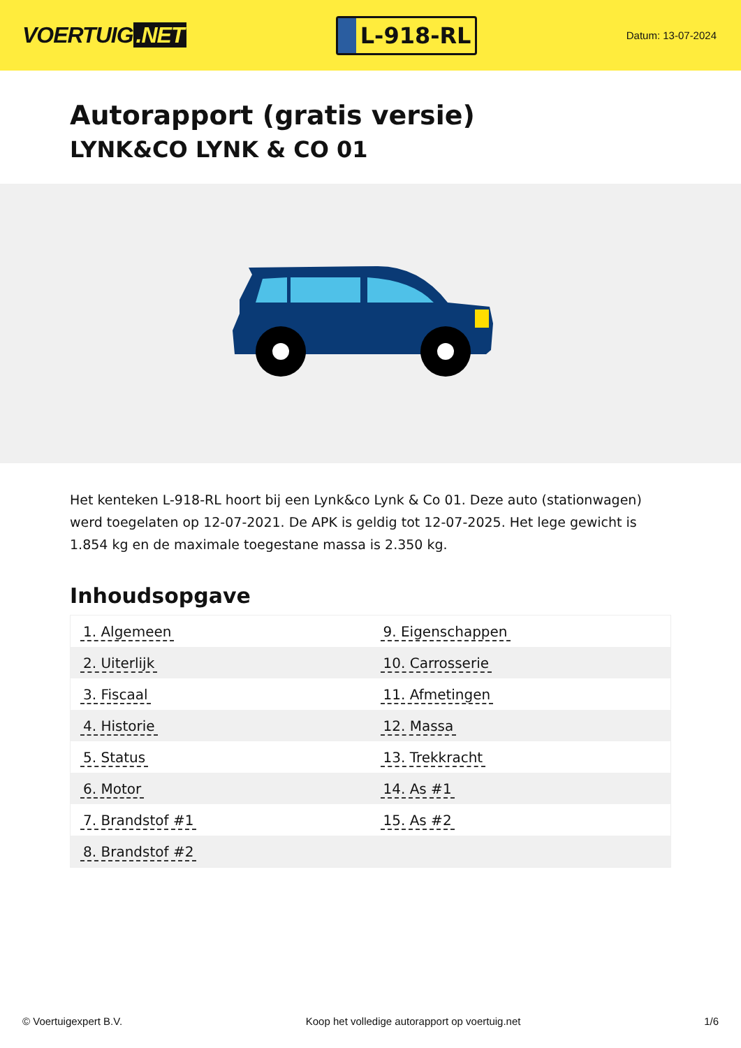VOERTUIG.NET
L-918-RL
Datum: 13-07-2024
Autorapport (gratis versie)
LYNK&CO LYNK & CO 01
Het kenteken L-918-RL hoort bij een Lynk&co Lynk & Co 01. Deze auto (stationwagen) werd toegelaten op 12-07-2021. De APK is geldig tot 12-07-2025. Het lege gewicht is 1.854 kg en de maximale toegestane massa is 2.350 kg.
Inhoudsopgave
| 1. Algemeen | 9. Eigenschappen |
| 2. Uiterlijk | 10. Carrosserie |
| 3. Fiscaal | 11. Afmetingen |
| 4. Historie | 12. Massa |
| 5. Status | 13. Trekkracht |
| 6. Motor | 14. As #1 |
| 7. Brandstof #1 | 15. As #2 |
| 8. Brandstof #2 | |
© Voertuigexpert B.V. Koop het volledige autorapport op voertuig.net 1/6